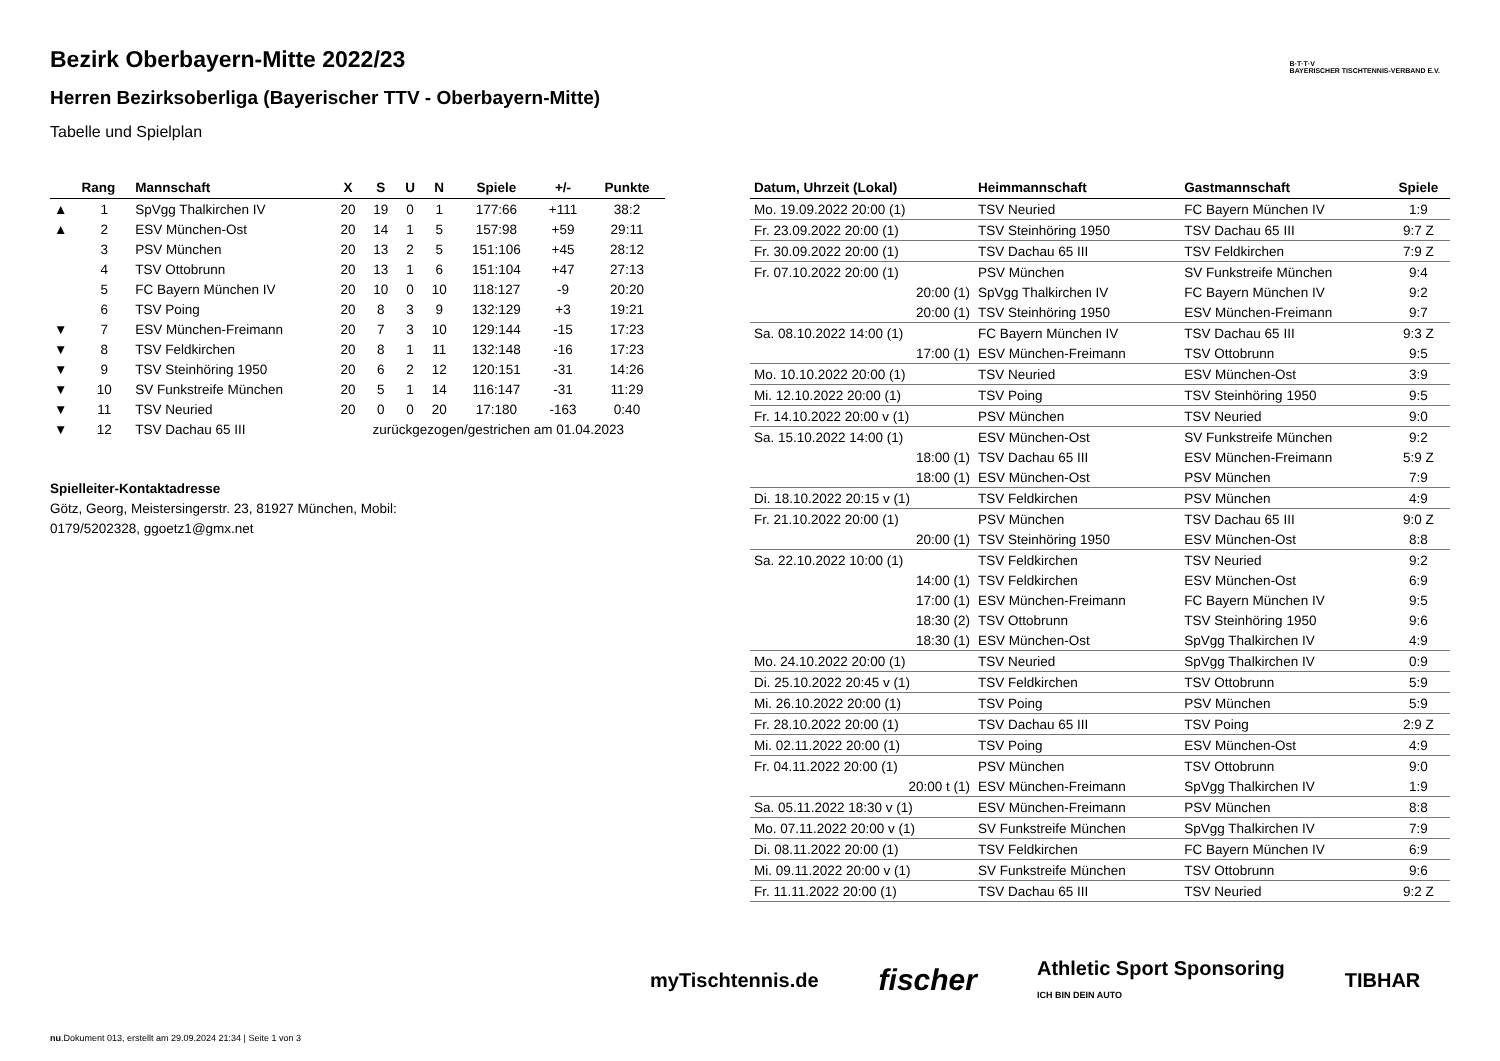B·T·T·V
BAYERISCHER TISCHTENNIS-VERBAND E.V.
Bezirk Oberbayern-Mitte 2022/23
Herren Bezirksoberliga (Bayerischer TTV - Oberbayern-Mitte)
Tabelle und Spielplan
| | Rang | Mannschaft | X | S | U | N | Spiele | +/- | Punkte |
| --- | --- | --- | --- | --- | --- | --- | --- | --- | --- |
| ▲ | 1 | SpVgg Thalkirchen IV | 20 | 19 | 0 | 1 | 177:66 | +111 | 38:2 |
| ▲ | 2 | ESV München-Ost | 20 | 14 | 1 | 5 | 157:98 | +59 | 29:11 |
| | 3 | PSV München | 20 | 13 | 2 | 5 | 151:106 | +45 | 28:12 |
| | 4 | TSV Ottobrunn | 20 | 13 | 1 | 6 | 151:104 | +47 | 27:13 |
| | 5 | FC Bayern München IV | 20 | 10 | 0 | 10 | 118:127 | -9 | 20:20 |
| | 6 | TSV Poing | 20 | 8 | 3 | 9 | 132:129 | +3 | 19:21 |
| ▼ | 7 | ESV München-Freimann | 20 | 7 | 3 | 10 | 129:144 | -15 | 17:23 |
| ▼ | 8 | TSV Feldkirchen | 20 | 8 | 1 | 11 | 132:148 | -16 | 17:23 |
| ▼ | 9 | TSV Steinhöring 1950 | 20 | 6 | 2 | 12 | 120:151 | -31 | 14:26 |
| ▼ | 10 | SV Funkstreife München | 20 | 5 | 1 | 14 | 116:147 | -31 | 11:29 |
| ▼ | 11 | TSV Neuried | 20 | 0 | 0 | 20 | 17:180 | -163 | 0:40 |
| ▼ | 12 | TSV Dachau 65 III | zurückgezogen/gestrichen am 01.04.2023 | | | | | | |
Spielleiter-Kontaktadresse
Götz, Georg, Meistersingerstr. 23, 81927 München, Mobil: 0179/5202328, ggoetz1@gmx.net
| Datum, Uhrzeit (Lokal) | Heimmannschaft | Gastmannschaft | Spiele |
| --- | --- | --- | --- |
| Mo. 19.09.2022 20:00 (1) | TSV Neuried | FC Bayern München IV | 1:9 |
| Fr. 23.09.2022 20:00 (1) | TSV Steinhöring 1950 | TSV Dachau 65 III | 9:7 Z |
| Fr. 30.09.2022 20:00 (1) | TSV Dachau 65 III | TSV Feldkirchen | 7:9 Z |
| Fr. 07.10.2022 20:00 (1) | PSV München | SV Funkstreife München | 9:4 |
| 20:00 (1) | SpVgg Thalkirchen IV | FC Bayern München IV | 9:2 |
| 20:00 (1) | TSV Steinhöring 1950 | ESV München-Freimann | 9:7 |
| Sa. 08.10.2022 14:00 (1) | FC Bayern München IV | TSV Dachau 65 III | 9:3 Z |
| 17:00 (1) | ESV München-Freimann | TSV Ottobrunn | 9:5 |
| Mo. 10.10.2022 20:00 (1) | TSV Neuried | ESV München-Ost | 3:9 |
| Mi. 12.10.2022 20:00 (1) | TSV Poing | TSV Steinhöring 1950 | 9:5 |
| Fr. 14.10.2022 20:00 v (1) | PSV München | TSV Neuried | 9:0 |
| Sa. 15.10.2022 14:00 (1) | ESV München-Ost | SV Funkstreife München | 9:2 |
| 18:00 (1) | TSV Dachau 65 III | ESV München-Freimann | 5:9 Z |
| 18:00 (1) | ESV München-Ost | PSV München | 7:9 |
| Di. 18.10.2022 20:15 v (1) | TSV Feldkirchen | PSV München | 4:9 |
| Fr. 21.10.2022 20:00 (1) | PSV München | TSV Dachau 65 III | 9:0 Z |
| 20:00 (1) | TSV Steinhöring 1950 | ESV München-Ost | 8:8 |
| Sa. 22.10.2022 10:00 (1) | TSV Feldkirchen | TSV Neuried | 9:2 |
| 14:00 (1) | TSV Feldkirchen | ESV München-Ost | 6:9 |
| 17:00 (1) | ESV München-Freimann | FC Bayern München IV | 9:5 |
| 18:30 (2) | TSV Ottobrunn | TSV Steinhöring 1950 | 9:6 |
| 18:30 (1) | ESV München-Ost | SpVgg Thalkirchen IV | 4:9 |
| Mo. 24.10.2022 20:00 (1) | TSV Neuried | SpVgg Thalkirchen IV | 0:9 |
| Di. 25.10.2022 20:45 v (1) | TSV Feldkirchen | TSV Ottobrunn | 5:9 |
| Mi. 26.10.2022 20:00 (1) | TSV Poing | PSV München | 5:9 |
| Fr. 28.10.2022 20:00 (1) | TSV Dachau 65 III | TSV Poing | 2:9 Z |
| Mi. 02.11.2022 20:00 (1) | TSV Poing | ESV München-Ost | 4:9 |
| Fr. 04.11.2022 20:00 (1) | PSV München | TSV Ottobrunn | 9:0 |
| 20:00 t (1) | ESV München-Freimann | SpVgg Thalkirchen IV | 1:9 |
| Sa. 05.11.2022 18:30 v (1) | ESV München-Freimann | PSV München | 8:8 |
| Mo. 07.11.2022 20:00 v (1) | SV Funkstreife München | SpVgg Thalkirchen IV | 7:9 |
| Di. 08.11.2022 20:00 (1) | TSV Feldkirchen | FC Bayern München IV | 6:9 |
| Mi. 09.11.2022 20:00 v (1) | SV Funkstreife München | TSV Ottobrunn | 9:6 |
| Fr. 11.11.2022 20:00 (1) | TSV Dachau 65 III | TSV Neuried | 9:2 Z |
myTischtennis.de fischer Athletic Sport Sponsoring
ICH BIN DEIN AUTO TIBHAR
nu.Dokument 013, erstellt am 29.09.2024 21:34 | Seite 1 von 3